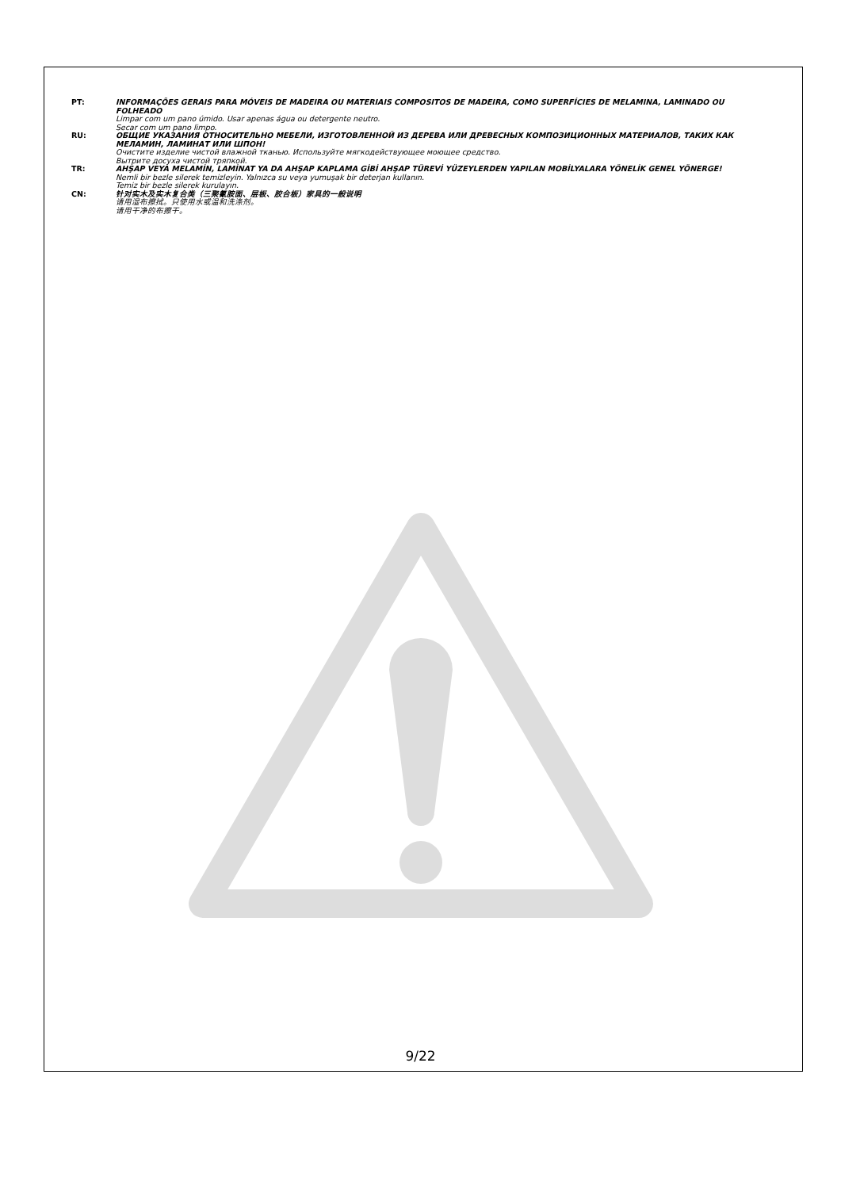PT: INFORMAÇÕES GERAIS PARA MÓVEIS DE MADEIRA OU MATERIAIS COMPOSITOS DE MADEIRA, COMO SUPERFÍCIES DE MELAMINA, LAMINADO OU FOLHEADO
Limpar com um pano úmido. Usar apenas água ou detergente neutro.
Secar com um pano limpo.
RU: ОБЩИЕ УКАЗАНИЯ ОТНОСИТЕЛЬНО МЕБЕЛИ, ИЗГОТОВЛЕННОЙ ИЗ ДЕРЕВА ИЛИ ДРЕВЕСНЫХ КОМПОЗИЦИОННЫХ МАТЕРИАЛОВ, ТАКИХ КАК МЕЛАМИН, ЛАМИНАТ ИЛИ ШПОН!
Очистите изделие чистой влажной тканью. Используйте мягкодействующее моющее средство.
Вытрите досуха чистой тряпкой.
TR: AHŞAP VEYA MELAMİN, LAMİNAT YA DA AHŞAP KAPLAMA GİBİ AHŞAP TÜREVİ YÜZEYLERDEN YAPILAN MOBİLYALARA YÖNELİK GENEL YÖNERGE!
Nemli bir bezle silerek temizleyin. Yalnızca su veya yumuşak bir deterjan kullanın.
Temiz bir bezle silerek kurulayın.
CN: 针对实木及实木复合类（三聚氰胺面、层板、胶合板）家具的一般说明
请用湿布擦拭。只使用水或温和洗涤剂。
请用干净的布擦干。
9/22